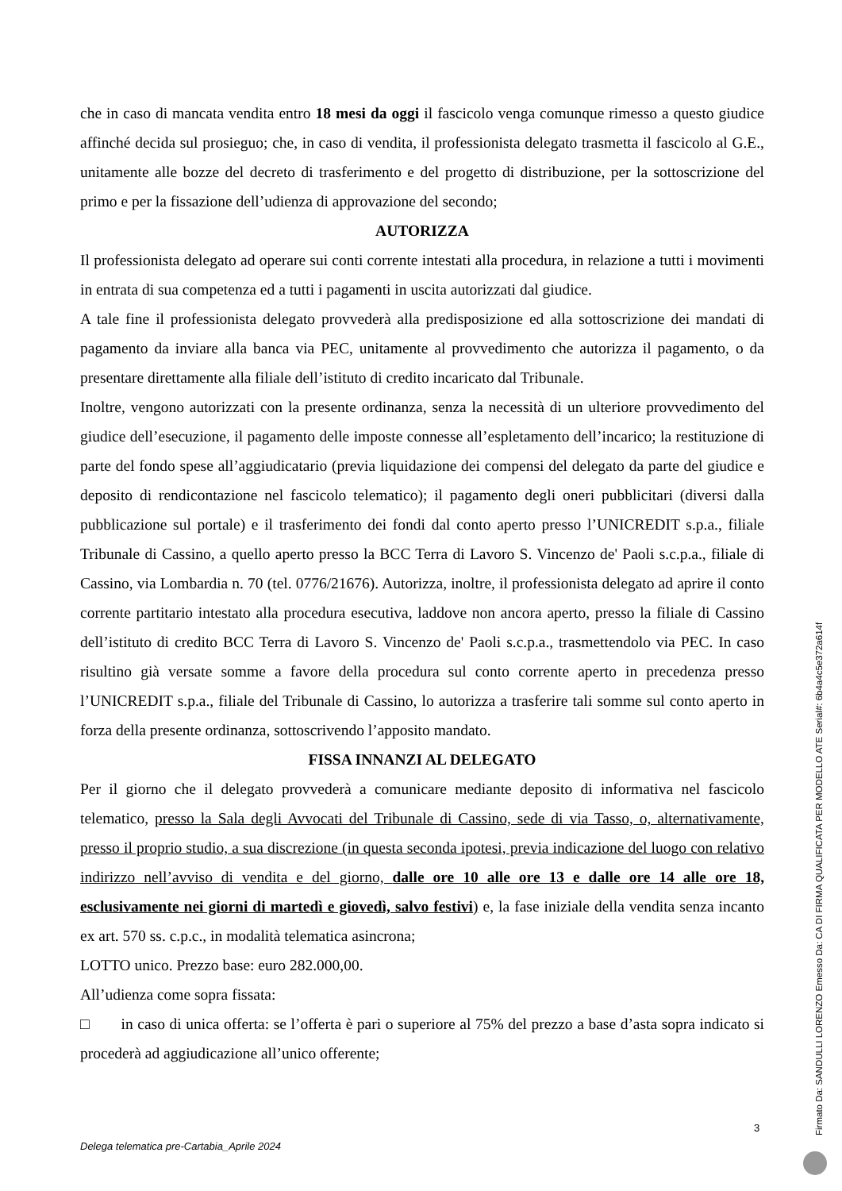che in caso di mancata vendita entro 18 mesi da oggi il fascicolo venga comunque rimesso a questo giudice affinché decida sul prosieguo; che, in caso di vendita, il professionista delegato trasmetta il fascicolo al G.E., unitamente alle bozze del decreto di trasferimento e del progetto di distribuzione, per la sottoscrizione del primo e per la fissazione dell’udienza di approvazione del secondo;
AUTORIZZA
Il professionista delegato ad operare sui conti corrente intestati alla procedura, in relazione a tutti i movimenti in entrata di sua competenza ed a tutti i pagamenti in uscita autorizzati dal giudice.
A tale fine il professionista delegato provvederà alla predisposizione ed alla sottoscrizione dei mandati di pagamento da inviare alla banca via PEC, unitamente al provvedimento che autorizza il pagamento, o da presentare direttamente alla filiale dell’istituto di credito incaricato dal Tribunale.
Inoltre, vengono autorizzati con la presente ordinanza, senza la necessità di un ulteriore provvedimento del giudice dell’esecuzione, il pagamento delle imposte connesse all’espletamento dell’incarico; la restituzione di parte del fondo spese all’aggiudicatario (previa liquidazione dei compensi del delegato da parte del giudice e deposito di rendicontazione nel fascicolo telematico); il pagamento degli oneri pubblicitari (diversi dalla pubblicazione sul portale) e il trasferimento dei fondi dal conto aperto presso l’UNICREDIT s.p.a., filiale Tribunale di Cassino, a quello aperto presso la BCC Terra di Lavoro S. Vincenzo de' Paoli s.c.p.a., filiale di Cassino, via Lombardia n. 70 (tel. 0776/21676). Autorizza, inoltre, il professionista delegato ad aprire il conto corrente partitario intestato alla procedura esecutiva, laddove non ancora aperto, presso la filiale di Cassino dell’istituto di credito BCC Terra di Lavoro S. Vincenzo de' Paoli s.c.p.a., trasmettendolo via PEC. In caso risultino già versate somme a favore della procedura sul conto corrente aperto in precedenza presso l’UNICREDIT s.p.a., filiale del Tribunale di Cassino, lo autorizza a trasferire tali somme sul conto aperto in forza della presente ordinanza, sottoscrivendo l’apposito mandato.
FISSA INNANZI AL DELEGATO
Per il giorno che il delegato provvederà a comunicare mediante deposito di informativa nel fascicolo telematico, presso la Sala degli Avvocati del Tribunale di Cassino, sede di via Tasso, o, alternativamente, presso il proprio studio, a sua discrezione (in questa seconda ipotesi, previa indicazione del luogo con relativo indirizzo nell’avviso di vendita e del giorno, dalle ore 10 alle ore 13 e dalle ore 14 alle ore 18, esclusivamente nei giorni di martedì e giovedì, salvo festivi) e, la fase iniziale della vendita senza incanto ex art. 570 ss. c.p.c., in modalità telematica asincrona;
LOTTO unico. Prezzo base: euro 282.000,00.
All’udienza come sopra fissata:
□ in caso di unica offerta: se l’offerta è pari o superiore al 75% del prezzo a base d’asta sopra indicato si procederà ad aggiudicazione all’unico offerente;
3
Delega telematica pre-Cartabia_Aprile 2024
Firmato Da: SANDULLI LORENZO Emesso Da: CA DI FIRMA QUALIFICATA PER MODELLO ATE Serial#: 6b4a4c5e372a614f